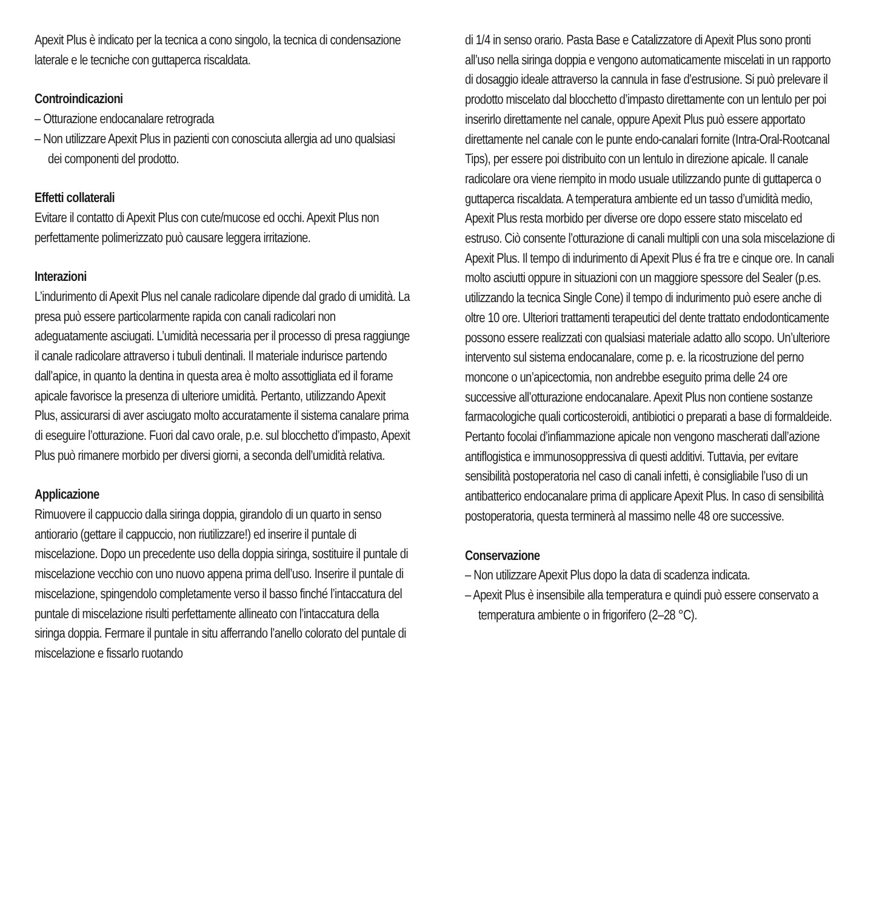Apexit Plus è indicato per la tecnica a cono singolo, la tecnica di condensazione laterale e le tecniche con guttaperca riscaldata.
Controindicazioni
– Otturazione endocanalare retrograda
– Non utilizzare Apexit Plus in pazienti con conosciuta allergia ad uno qualsiasi dei componenti del prodotto.
Effetti collaterali
Evitare il contatto di Apexit Plus con cute/mucose ed occhi. Apexit Plus non perfettamente polimerizzato può causare leggera irritazione.
Interazioni
L’indurimento di Apexit Plus nel canale radicolare dipende dal grado di umidità. La presa può essere particolarmente rapida con canali radicolari non adeguatamente asciugati. L’umidità necessaria per il processo di presa raggiunge il canale radicolare attraverso i tubuli dentinali. Il materiale indurisce partendo dall’apice, in quanto la dentina in questa area è molto assottigliata ed il forame apicale favorisce la presenza di ulteriore umidità. Pertanto, utilizzando Apexit Plus, assicurarsi di aver asciugato molto accuratamente il sistema canalare prima di eseguire l’otturazione. Fuori dal cavo orale, p.e. sul blocchetto d’impasto, Apexit Plus può rimanere morbido per diversi giorni, a seconda dell’umidità relativa.
Applicazione
Rimuovere il cappuccio dalla siringa doppia, girandolo di un quarto in senso antiorario (gettare il cappuccio, non riutilizzare!) ed inserire il puntale di miscelazione. Dopo un precedente uso della doppia siringa, sostituire il puntale di miscelazione vecchio con uno nuovo appena prima dell’uso. Inserire il puntale di miscelazione, spingendolo completamente verso il basso finché l’intaccatura del puntale di miscelazione risulti perfettamente allineato con l’intaccatura della siringa doppia. Fermare il puntale in situ afferrando l’anello colorato del puntale di miscelazione e fissarlo ruotando
di 1/4 in senso orario. Pasta Base e Catalizzatore di Apexit Plus sono pronti all’uso nella siringa doppia e vengono automaticamente miscelati in un rapporto di dosaggio ideale attraverso la cannula in fase d’estrusione. Si può prelevare il prodotto miscelato dal blocchetto d’impasto direttamente con un lentulo per poi inserirlo direttamente nel canale, oppure Apexit Plus può essere apportato direttamente nel canale con le punte endo-canalari fornite (Intra-Oral-Rootcanal Tips), per essere poi distribuito con un lentulo in direzione apicale. Il canale radicolare ora viene riempito in modo usuale utilizzando punte di guttaperca o guttaperca riscaldata. A temperatura ambiente ed un tasso d’umidità medio, Apexit Plus resta morbido per diverse ore dopo essere stato miscelato ed estruso. Ciò consente l’otturazione di canali multipli con una sola miscelazione di Apexit Plus. Il tempo di indurimento di Apexit Plus é fra tre e cinque ore. In canali molto asciutti oppure in situazioni con un maggiore spessore del Sealer (p.es. utilizzando la tecnica Single Cone) il tempo di indurimento può esere anche di oltre 10 ore. Ulteriori trattamenti terapeutici del dente trattato endodonticamente possono essere realizzati con qualsiasi materiale adatto allo scopo. Un’ulteriore intervento sul sistema endocanalare, come p. e. la ricostruzione del perno moncone o un’apicectomia, non andrebbe eseguito prima delle 24 ore successive all’otturazione endocanalare. Apexit Plus non contiene sostanze farmacologiche quali corticosteroidi, antibiotici o preparati a base di formaldeide. Pertanto focolai d’infiammazione apicale non vengono mascherati dall’azione antiflogistica e immunosoppressiva di questi additivi. Tuttavia, per evitare sensibilità postoperatoria nel caso di canali infetti, è consigliabile l’uso di un antibatterico endocanalare prima di applicare Apexit Plus. In caso di sensibilità postoperatoria, questa terminerà al massimo nelle 48 ore successive.
Conservazione
– Non utilizzare Apexit Plus dopo la data di scadenza indicata.
– Apexit Plus è insensibile alla temperatura e quindi può essere conservato a temperatura ambiente o in frigorifero (2–28 °C).